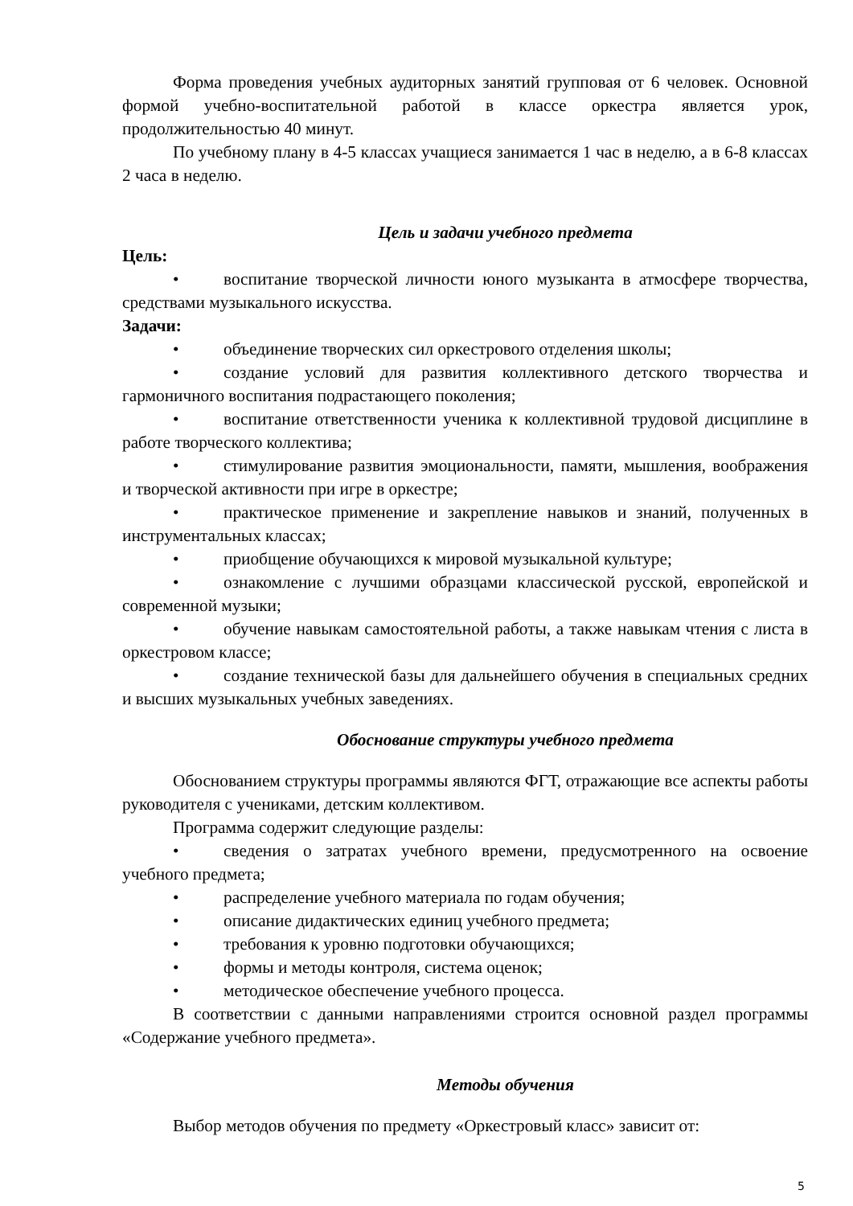Форма проведения учебных аудиторных занятий групповая от 6 человек. Основной формой учебно-воспитательной работой в классе оркестра является урок, продолжительностью 40 минут.
По учебному плану в 4-5 классах учащиеся занимается 1 час в неделю, а в 6-8 классах 2 часа в неделю.
Цель и задачи учебного предмета
Цель:
• воспитание творческой личности юного музыканта в атмосфере творчества, средствами музыкального искусства.
Задачи:
• объединение творческих сил оркестрового отделения школы;
• создание условий для развития коллективного детского творчества и гармоничного воспитания подрастающего поколения;
• воспитание ответственности ученика к коллективной трудовой дисциплине в работе творческого коллектива;
• стимулирование развития эмоциональности, памяти, мышления, воображения и творческой активности при игре в оркестре;
• практическое применение и закрепление навыков и знаний, полученных в инструментальных классах;
• приобщение обучающихся к мировой музыкальной культуре;
• ознакомление с лучшими образцами классической русской, европейской и современной музыки;
• обучение навыкам самостоятельной работы, а также навыкам чтения с листа в оркестровом классе;
• создание технической базы для дальнейшего обучения в специальных средних и высших музыкальных учебных заведениях.
Обоснование структуры учебного предмета
Обоснованием структуры программы являются ФГТ, отражающие все аспекты работы руководителя с учениками, детским коллективом.
Программа содержит следующие разделы:
• сведения о затратах учебного времени, предусмотренного на освоение учебного предмета;
• распределение учебного материала по годам обучения;
• описание дидактических единиц учебного предмета;
• требования к уровню подготовки обучающихся;
• формы и методы контроля, система оценок;
• методическое обеспечение учебного процесса.
В соответствии с данными направлениями строится основной раздел программы «Содержание учебного предмета».
Методы обучения
Выбор методов обучения по предмету «Оркестровый класс» зависит от:
5